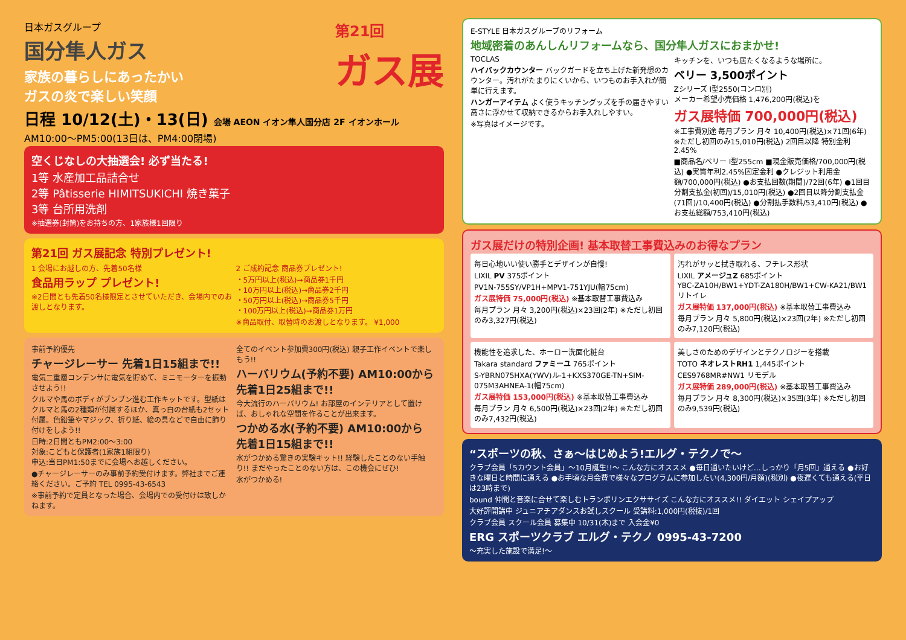日本ガスグループ
国分隼人ガス
家族の暮らしにあったかい
ガスの炎で楽しい笑顔
第21回
ガス展
日程 10/12(土)・13(日) 会場 AEON イオン隼人国分店 2F イオンホール
AM10:00～PM5:00(13日は、PM4:00閉場)
空くじなしの大抽選会! 必ず当たる!
1等 水産加工品詰合せ
2等 Pâtisserie HIMITSUKICHI 焼き菓子
3等 台所用洗剤
※抽選券(封筒)をお持ちの方、1家族様1回限り
第21回 ガス展記念 特別プレゼント!
1 会場にお越しの方、先着50名様
食品用ラップ プレゼント!
※2日間とも先着50名様限定とさせていただき、会場内でのお渡しとなります。
2 ご成約記念 商品券プレゼント!
・5万円以上(税込)→商品券1千円
・10万円以上(税込)→商品券2千円
・50万円以上(税込)→商品券5千円
・100万円以上(税込)→商品券1万円
※商品取付、取替時のお渡しとなります。 ¥1,000
事前予約優先
チャージレーサー 先着1日15組まで!!
電気二重層コンデンサに電気を貯めて、ミニモーターを振動させよう!!
クルマや馬のボディがブンブン進む工作キットです。型紙はクルマと馬の2種類が付属するほか、真っ白の台紙も2セット付属。色鉛筆やマジック、折り紙、絵の具などで自由に飾り付けをしよう!!
日時:2日間ともPM2:00～3:00
対象:こどもと保護者(1家族1組限り)
申込:当日PM1:50までに会場へお越しください。
●チャージレーサーのみ事前予約受付けます。弊社までご連絡ください。ご予約 TEL 0995-43-6543
※事前予約で定員となった場合、会場内での受付けは致しかねます。
全てのイベント参加費300円(税込) 親子工作イベントで楽しもう!!
ハーバリウム(予約不要) AM10:00から 先着1日25組まで!!
今大流行のハーバリウム! お部屋のインテリアとして置けば、おしゃれな空間を作ることが出来ます。
つかめる水(予約不要) AM10:00から 先着1日15組まで!!
水がつかめる驚きの実験キット!! 経験したことのない手触り!! まだやったことのない方は、この機会にぜひ!
水がつかめる!
E-STYLE 日本ガスグループのリフォーム
地域密着のあんしんリフォームなら、国分隼人ガスにおまかせ!
TOCLAS
ハイバックカウンター バックガードを立ち上げた新発想のカウンター。汚れがたまりにくいから、いつものお手入れが簡単に行えます。
ハンガーアイテム よく使うキッチングッズを手の届きやすい高さに浮かせて収納できるからお手入れしやすい。
※写真はイメージです。
キッチンを、いつも居たくなるような場所に。
ベリー 3,500ポイント
Zシリーズ I型2550(コンロ別)
メーカー希望小売価格 1,476,200円(税込)を
ガス展特価 700,000円(税込)
※工事費別途 毎月プラン 月々 10,400円(税込)×71回(6年) ※ただし初回のみ15,010円(税込) 2回目以降 特別金利2.45%
■商品名/ベリー I型255cm ■現金販売価格/700,000円(税込) ●実質年利2.45%固定金利 ●クレジット利用金額/700,000円(税込) ●お支払回数(期間)/72回(6年) ●1回目分割支払金(初回)/15,010円(税込) ●2回目以降分割支払金(71回)/10,400円(税込) ●分割払手数料/53,410円(税込) ●お支払総額/753,410円(税込)
ガス展だけの特別企画! 基本取替工事費込みのお得なプラン
毎日心地いい使い勝手とデザインが自慢!
LIXIL PV 375ポイント
PV1N-755SY/VP1H+MPV1-751YJU(幅75cm)
ガス展特価 75,000円(税込) ※基本取替工事費込み
毎月プラン 月々 3,200円(税込)×23回(2年) ※ただし初回のみ3,327円(税込)
汚れがサッと拭き取れる、フチレス形状
LIXIL アメージュZ 685ポイント
YBC-ZA10H/BW1+YDT-ZA180H/BW1+CW-KA21/BW1 リトイレ
ガス展特価 137,000円(税込) ※基本取替工事費込み
毎月プラン 月々 5,800円(税込)×23回(2年) ※ただし初回のみ7,120円(税込)
機能性を追求した、ホーロー洗面化粧台
Takara standard ファミーユ 765ポイント
S-YBRN075HXA(YWV)ル-1+KXS370GE-TN+SIM-075M3AHNEA-1(幅75cm)
ガス展特価 153,000円(税込) ※基本取替工事費込み
毎月プラン 月々 6,500円(税込)×23回(2年) ※ただし初回のみ7,432円(税込)
美しさのためのデザインとテクノロジーを搭載
TOTO ネオレストRH1 1,445ポイント
CES9768MR#NW1 リモデル
ガス展特価 289,000円(税込) ※基本取替工事費込み
毎月プラン 月々 8,300円(税込)×35回(3年) ※ただし初回のみ9,539円(税込)
“スポーツの秋、さぁ～はじめよう!エルグ・テクノで～
クラブ会員「5カウント会員」～10月誕生!!～ こんな方にオススメ ●毎日通いたいけど…しっかり「月5回」通える ●お好きな曜日と時間に通える ●お手頃な月会費で様々なプログラムに参加したい(4,300円/月額)(税別) ●夜遅くても通える(平日は23時まで)
bound 仲間と音楽に合せて楽しむトランポリンエクササイズ こんな方にオススメ!! ダイエット シェイプアップ
大好評開講中 ジュニアチアダンスお試しスクール 受講料:1,000円(税抜)/1回
クラブ会員 スクール会員 募集中 10/31(木)まで 入会金¥0
ERG スポーツクラブ エルグ・テクノ 0995-43-7200
～充実した施設で満足!～